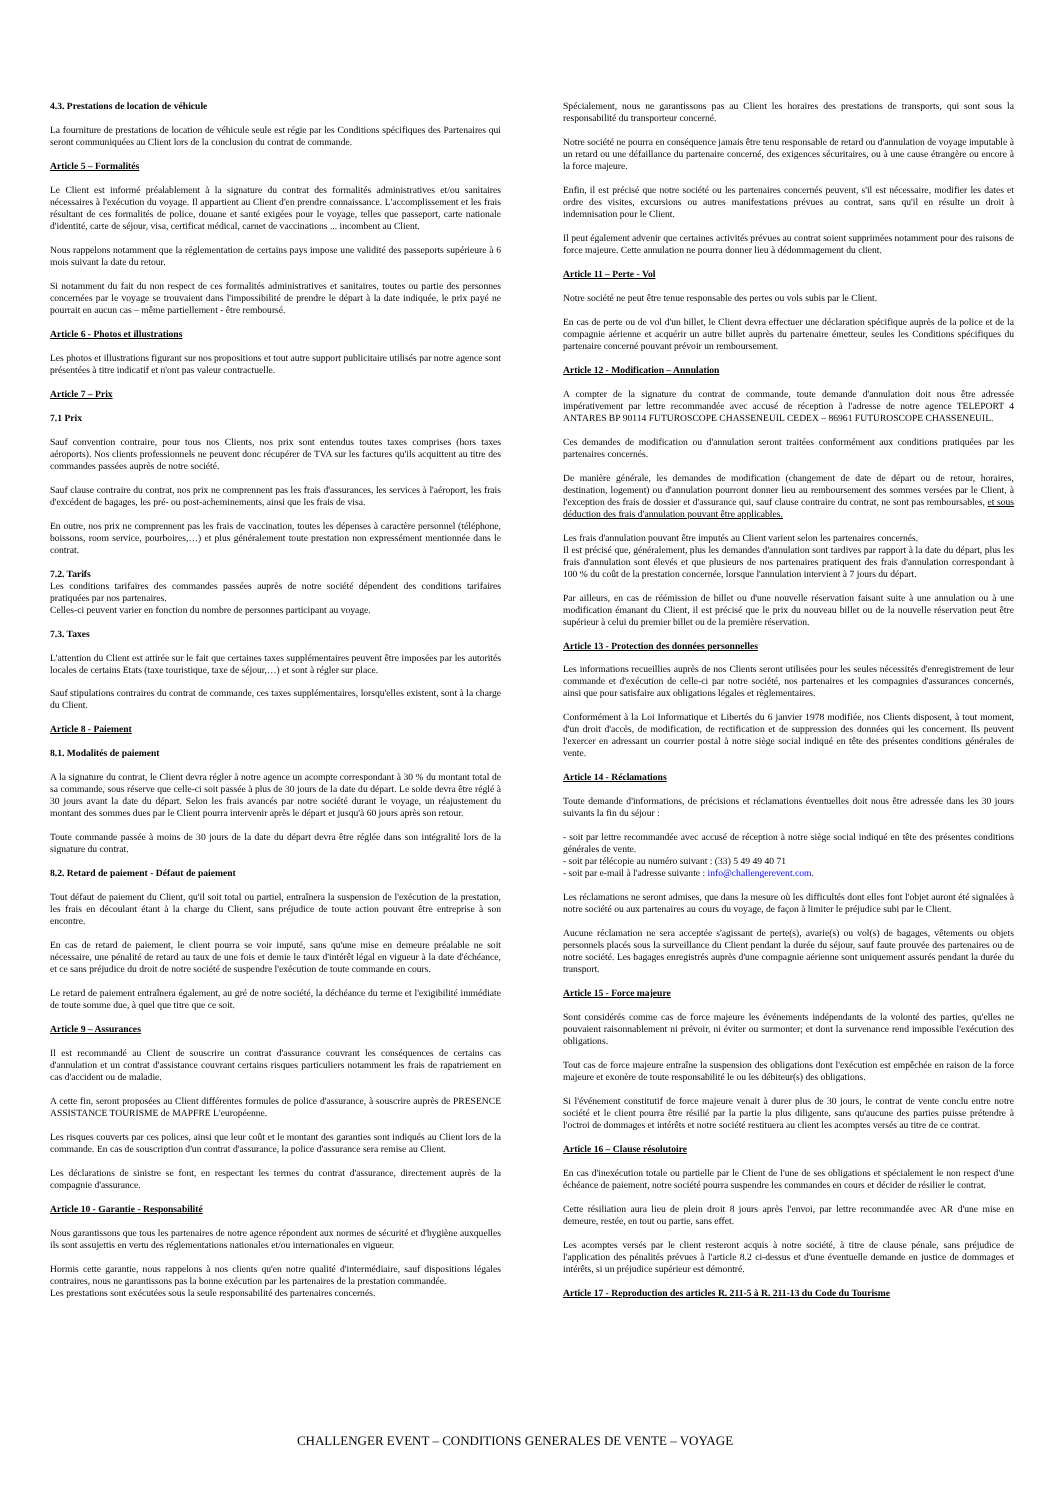4.3. Prestations de location de véhicule
La fourniture de prestations de location de véhicule seule est régie par les Conditions spécifiques des Partenaires qui seront communiquées au Client lors de la conclusion du contrat de commande.
Article 5 – Formalités
Le Client est informé préalablement à la signature du contrat des formalités administratives et/ou sanitaires nécessaires à l'exécution du voyage. Il appartient au Client d'en prendre connaissance. L'accomplissement et les frais résultant de ces formalités de police, douane et santé exigées pour le voyage, telles que passeport, carte nationale d'identité, carte de séjour, visa, certificat médical, carnet de vaccinations ... incombent au Client.
Nous rappelons notamment que la réglementation de certains pays impose une validité des passeports supérieure à 6 mois suivant la date du retour.
Si notamment du fait du non respect de ces formalités administratives et sanitaires, toutes ou partie des personnes concernées par le voyage se trouvaient dans l'impossibilité de prendre le départ à la date indiquée, le prix payé ne pourrait en aucun cas – même partiellement - être remboursé.
Article 6 - Photos et illustrations
Les photos et illustrations figurant sur nos propositions et tout autre support publicitaire utilisés par notre agence sont présentées à titre indicatif et n'ont pas valeur contractuelle.
Article 7 – Prix
7.1 Prix
Sauf convention contraire, pour tous nos Clients, nos prix sont entendus toutes taxes comprises (hors taxes aéroports). Nos clients professionnels ne peuvent donc récupérer de TVA sur les factures qu'ils acquittent au titre des commandes passées auprès de notre société.
Sauf clause contraire du contrat, nos prix ne comprennent pas les frais d'assurances, les services à l'aéroport, les frais d'excédent de bagages, les pré- ou post-acheminements, ainsi que les frais de visa.
En outre, nos prix ne comprennent pas les frais de vaccination, toutes les dépenses à caractère personnel (téléphone, boissons, room service, pourboires,…) et plus généralement toute prestation non expressément mentionnée dans le contrat.
7.2. Tarifs
Les conditions tarifaires des commandes passées auprès de notre société dépendent des conditions tarifaires pratiquées par nos partenaires.
Celles-ci peuvent varier en fonction du nombre de personnes participant au voyage.
7.3. Taxes
L'attention du Client est attirée sur le fait que certaines taxes supplémentaires peuvent être imposées par les autorités locales de certains Etats (taxe touristique, taxe de séjour,…) et sont à régler sur place.
Sauf stipulations contraires du contrat de commande, ces taxes supplémentaires, lorsqu'elles existent, sont à la charge du Client.
Article 8 - Paiement
8.1. Modalités de paiement
A la signature du contrat, le Client devra régler à notre agence un acompte correspondant à 30 % du montant total de sa commande, sous réserve que celle-ci soit passée à plus de 30 jours de la date du départ. Le solde devra être réglé à 30 jours avant la date du départ. Selon les frais avancés par notre société durant le voyage, un réajustement du montant des sommes dues par le Client pourra intervenir après le départ et jusqu'à 60 jours après son retour.
Toute commande passée à moins de 30 jours de la date du départ devra être réglée dans son intégralité lors de la signature du contrat.
8.2. Retard de paiement - Défaut de paiement
Tout défaut de paiement du Client, qu'il soit total ou partiel, entraînera la suspension de l'exécution de la prestation, les frais en découlant étant à la charge du Client, sans préjudice de toute action pouvant être entreprise à son encontre.
En cas de retard de paiement, le client pourra se voir imputé, sans qu'une mise en demeure préalable ne soit nécessaire, une pénalité de retard au taux de une fois et demie le taux d'intérêt légal en vigueur à la date d'échéance, et ce sans préjudice du droit de notre société de suspendre l'exécution de toute commande en cours.
Le retard de paiement entraînera également, au gré de notre société, la déchéance du terme et l'exigibilité immédiate de toute somme due, à quel que titre que ce soit.
Article 9 – Assurances
Il est recommandé au Client de souscrire un contrat d'assurance couvrant les conséquences de certains cas d'annulation et un contrat d'assistance couvrant certains risques particuliers notamment les frais de rapatriement en cas d'accident ou de maladie.
A cette fin, seront proposées au Client différentes formules de police d'assurance, à souscrire auprès de PRESENCE ASSISTANCE TOURISME de MAPFRE L'européenne.
Les risques couverts par ces polices, ainsi que leur coût et le montant des garanties sont indiqués au Client lors de la commande. En cas de souscription d'un contrat d'assurance, la police d'assurance sera remise au Client.
Les déclarations de sinistre se font, en respectant les termes du contrat d'assurance, directement auprès de la compagnie d'assurance.
Article 10 - Garantie - Responsabilité
Nous garantissons que tous les partenaires de notre agence répondent aux normes de sécurité et d'hygiène auxquelles ils sont assujettis en vertu des réglementations nationales et/ou internationales en vigueur.
Hormis cette garantie, nous rappelons à nos clients qu'en notre qualité d'intermédiaire, sauf dispositions légales contraires, nous ne garantissons pas la bonne exécution par les partenaires de la prestation commandée.
Les prestations sont exécutées sous la seule responsabilité des partenaires concernés.
Spécialement, nous ne garantissons pas au Client les horaires des prestations de transports, qui sont sous la responsabilité du transporteur concerné.
Notre société ne pourra en conséquence jamais être tenu responsable de retard ou d'annulation de voyage imputable à un retard ou une défaillance du partenaire concerné, des exigences sécuritaires, ou à une cause étrangère ou encore à la force majeure.
Enfin, il est précisé que notre société ou les partenaires concernés peuvent, s'il est nécessaire, modifier les dates et ordre des visites, excursions ou autres manifestations prévues au contrat, sans qu'il en résulte un droit à indemnisation pour le Client.
Il peut également advenir que certaines activités prévues au contrat soient supprimées notamment pour des raisons de force majeure. Cette annulation ne pourra donner lieu à dédommagement du client.
Article 11 – Perte - Vol
Notre société ne peut être tenue responsable des pertes ou vols subis par le Client.
En cas de perte ou de vol d'un billet, le Client devra effectuer une déclaration spécifique auprès de la police et de la compagnie aérienne et acquérir un autre billet auprès du partenaire émetteur, seules les Conditions spécifiques du partenaire concerné pouvant prévoir un remboursement.
Article 12 - Modification – Annulation
A compter de la signature du contrat de commande, toute demande d'annulation doit nous être adressée impérativement par lettre recommandée avec accusé de réception à l'adresse de notre agence TELEPORT 4 ANTARES BP 90114 FUTUROSCOPE CHASSENEUIL CEDEX – 86961 FUTUROSCOPE CHASSENEUIL.
Ces demandes de modification ou d'annulation seront traitées conformément aux conditions pratiquées par les partenaires concernés.
De manière générale, les demandes de modification (changement de date de départ ou de retour, horaires, destination, logement) ou d'annulation pourront donner lieu au remboursement des sommes versées par le Client, à l'exception des frais de dossier et d'assurance qui, sauf clause contraire du contrat, ne sont pas remboursables, et sous déduction des frais d'annulation pouvant être applicables.
Les frais d'annulation pouvant être imputés au Client varient selon les partenaires concernés.
Il est précisé que, généralement, plus les demandes d'annulation sont tardives par rapport à la date du départ, plus les frais d'annulation sont élevés et que plusieurs de nos partenaires pratiquent des frais d'annulation correspondant à 100 % du coût de la prestation concernée, lorsque l'annulation intervient à 7 jours du départ.
Par ailleurs, en cas de réémission de billet ou d'une nouvelle réservation faisant suite à une annulation ou à une modification émanant du Client, il est précisé que le prix du nouveau billet ou de la nouvelle réservation peut être supérieur à celui du premier billet ou de la première réservation.
Article 13 - Protection des données personnelles
Les informations recueillies auprès de nos Clients seront utilisées pour les seules nécessités d'enregistrement de leur commande et d'exécution de celle-ci par notre société, nos partenaires et les compagnies d'assurances concernés, ainsi que pour satisfaire aux obligations légales et règlementaires.
Conformément à la Loi Informatique et Libertés du 6 janvier 1978 modifiée, nos Clients disposent, à tout moment, d'un droit d'accès, de modification, de rectification et de suppression des données qui les concernent. Ils peuvent l'exercer en adressant un courrier postal à notre siège social indiqué en tête des présentes conditions générales de vente.
Article 14 - Réclamations
Toute demande d'informations, de précisions et réclamations éventuelles doit nous être adressée dans les 30 jours suivants la fin du séjour :
- soit par lettre recommandée avec accusé de réception à notre siège social indiqué en tête des présentes conditions générales de vente.
- soit par télécopie au numéro suivant : (33) 5 49 49 40 71
- soit par e-mail à l'adresse suivante : info@challengerevent.com.
Les réclamations ne seront admises, que dans la mesure où les difficultés dont elles font l'objet auront été signalées à notre société ou aux partenaires au cours du voyage, de façon à limiter le préjudice subi par le Client.
Aucune réclamation ne sera acceptée s'agissant de perte(s), avarie(s) ou vol(s) de bagages, vêtements ou objets personnels placés sous la surveillance du Client pendant la durée du séjour, sauf faute prouvée des partenaires ou de notre société. Les bagages enregistrés auprès d'une compagnie aérienne sont uniquement assurés pendant la durée du transport.
Article 15 - Force majeure
Sont considérés comme cas de force majeure les événements indépendants de la volonté des parties, qu'elles ne pouvaient raisonnablement ni prévoir, ni éviter ou surmonter; et dont la survenance rend impossible l'exécution des obligations.
Tout cas de force majeure entraîne la suspension des obligations dont l'exécution est empêchée en raison de la force majeure et exonère de toute responsabilité le ou les débiteur(s) des obligations.
Si l'événement constitutif de force majeure venait à durer plus de 30 jours, le contrat de vente conclu entre notre société et le client pourra être résilié par la partie la plus diligente, sans qu'aucune des parties puisse prétendre à l'octroi de dommages et intérêts et notre société restituera au client les acomptes versés au titre de ce contrat.
Article 16 – Clause résolutoire
En cas d'inexécution totale ou partielle par le Client de l'une de ses obligations et spécialement le non respect d'une échéance de paiement, notre société pourra suspendre les commandes en cours et décider de résilier le contrat.
Cette résiliation aura lieu de plein droit 8 jours après l'envoi, par lettre recommandée avec AR d'une mise en demeure, restée, en tout ou partie, sans effet.
Les acomptes versés par le client resteront acquis à notre société, à titre de clause pénale, sans préjudice de l'application des pénalités prévues à l'article 8.2 ci-dessus et d'une éventuelle demande en justice de dommages et intérêts, si un préjudice supérieur est démontré.
Article 17 - Reproduction des articles R. 211-5 à R. 211-13 du Code du Tourisme
CHALLENGER EVENT – CONDITIONS GENERALES DE VENTE – VOYAGE